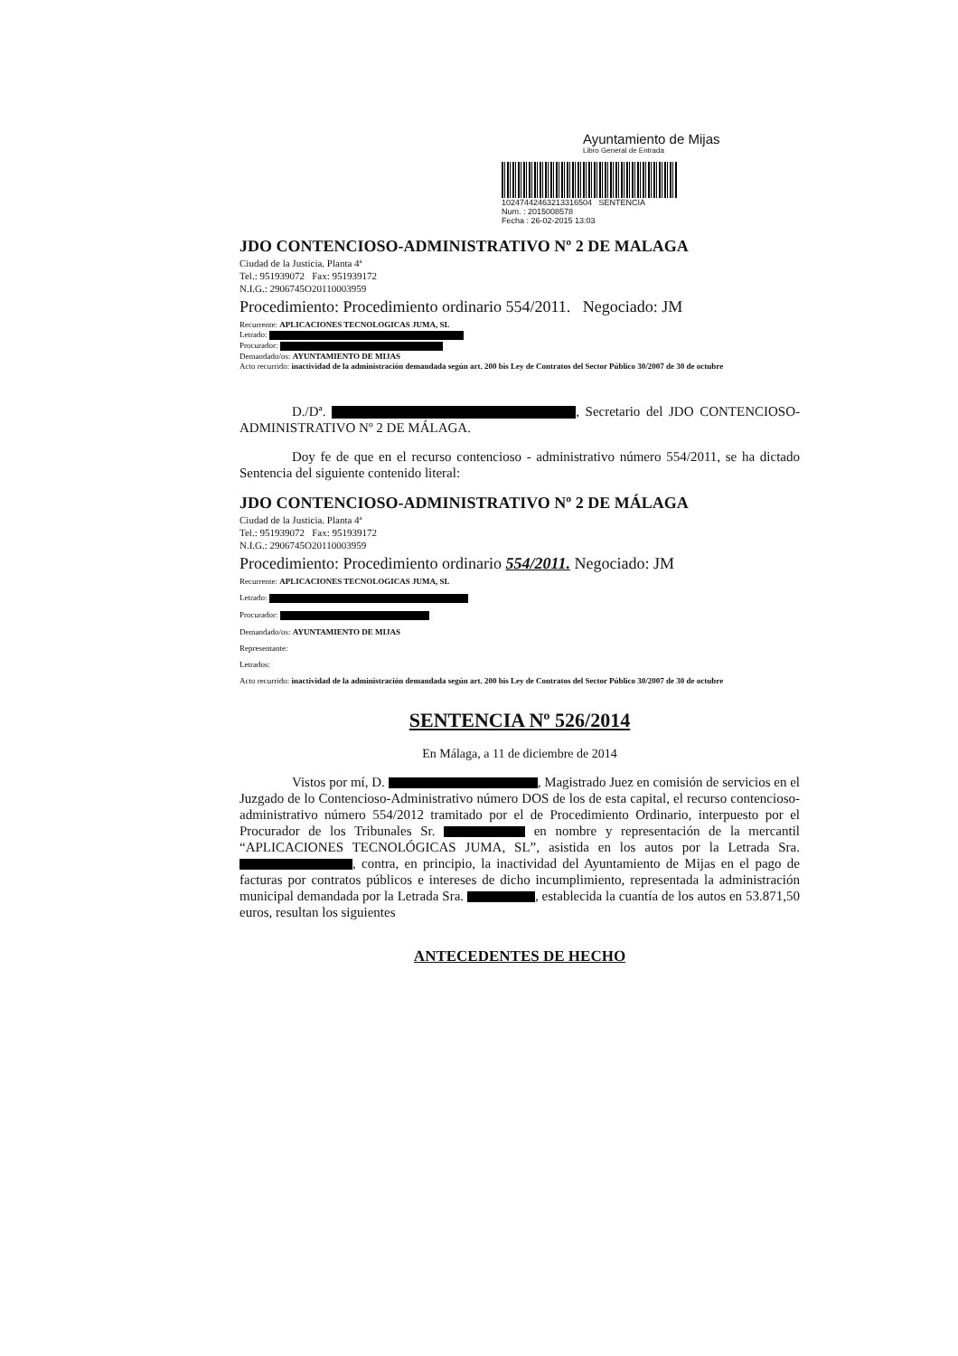Ayuntamiento de Mijas
Libro General de Entrada
102474424632133165​04 SENTENCIA
Num. : 2015008578
Fecha : 26-02-2015 13:03
JDO CONTENCIOSO-ADMINISTRATIVO Nº 2 DE MALAGA
Ciudad de la Justicia. Planta 4ª
Tel.: 951939072 Fax: 951939172
N.I.G.: 2906745O20110003959
Procedimiento: Procedimiento ordinario 554/2011. Negociado: JM
Recurrente: APLICACIONES TECNOLOGICAS JUMA, SL
Letrado:
Procurador:
Demandado/os: AYUNTAMIENTO DE MIJAS
Acto recurrido: inactividad de la administración demandada según art. 200 bis Ley de Contratos del Sector Público 30/2007 de 30 de octubre
D./Dª. , Secretario del JDO CONTENCIOSO-ADMINISTRATIVO Nº 2 DE MÁLAGA.
Doy fe de que en el recurso contencioso - administrativo número 554/2011, se ha dictado Sentencia del siguiente contenido literal:
JDO CONTENCIOSO-ADMINISTRATIVO Nº 2 DE MÁLAGA
Ciudad de la Justicia. Planta 4ª
Tel.: 951939072 Fax: 951939172
N.I.G.: 2906745O20110003959
Procedimiento: Procedimiento ordinario 554/2011. Negociado: JM
Recurrente: APLICACIONES TECNOLOGICAS JUMA, SL
Letrado:
Procurador:
Demandado/os: AYUNTAMIENTO DE MIJAS
Representante:
Letrados:
Acto recurrido: inactividad de la administración demandada según art. 200 bis Ley de Contratos del Sector Público 30/2007 de 30 de octubre
SENTENCIA Nº 526/2014
En Málaga, a 11 de diciembre de 2014
Vistos por mí, D. , Magistrado Juez en comisión de servicios en el Juzgado de lo Contencioso-Administrativo número DOS de los de esta capital, el recurso contencioso-administrativo número 554/2012 tramitado por el de Procedimiento Ordinario, interpuesto por el Procurador de los Tribunales Sr. en nombre y representación de la mercantil “APLICACIONES TECNOLÓGICAS JUMA, SL”, asistida en los autos por la Letrada Sra. , contra, en principio, la inactividad del Ayuntamiento de Mijas en el pago de facturas por contratos públicos e intereses de dicho incumplimiento, representada la administración municipal demandada por la Letrada Sra. , establecida la cuantía de los autos en 53.871,50 euros, resultan los siguientes
ANTECEDENTES DE HECHO